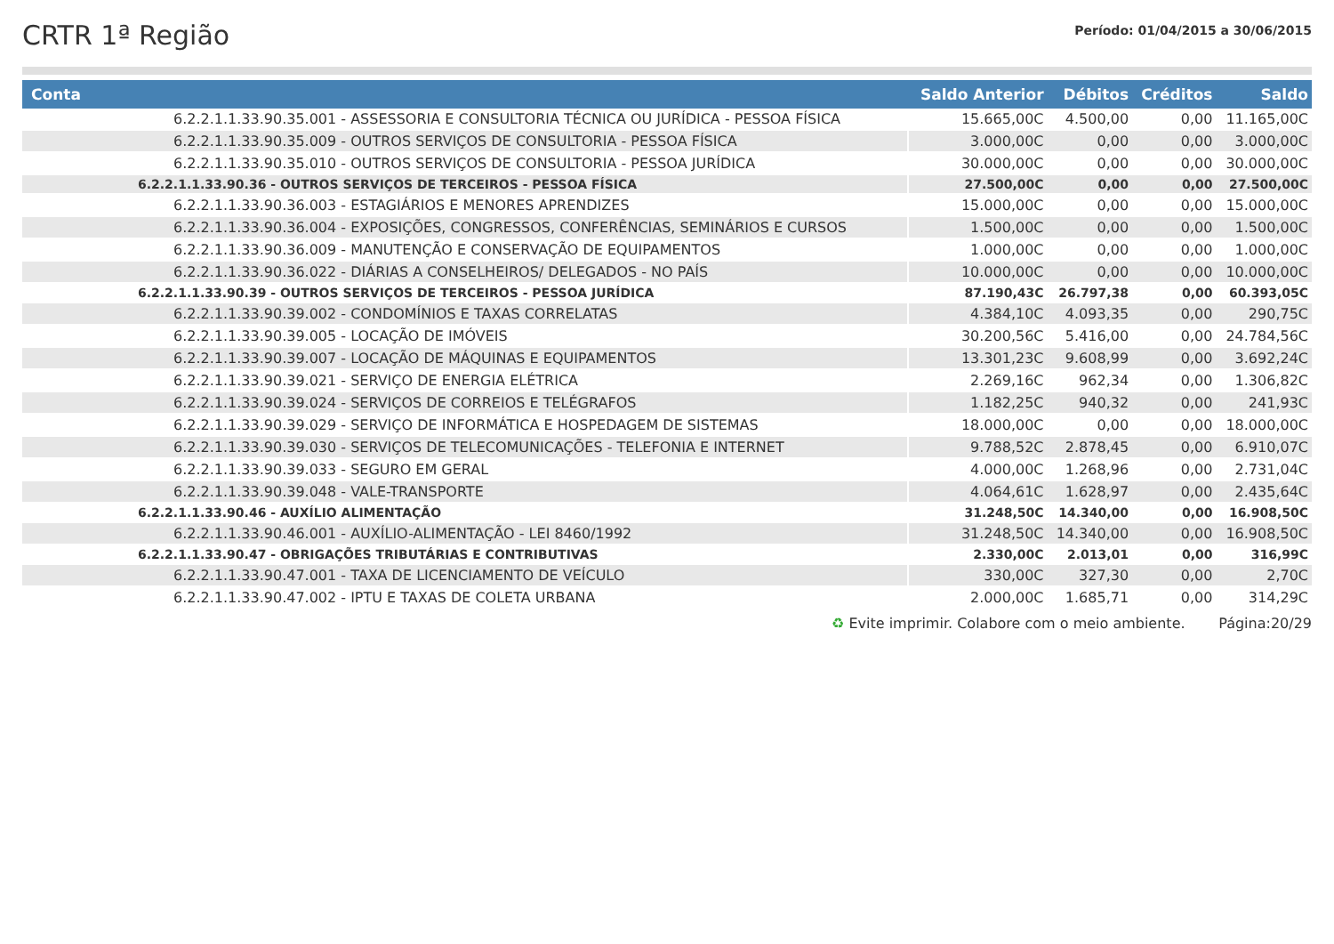CRTR 1ª Região
Período: 01/04/2015 a 30/06/2015
| Conta | Saldo Anterior | Débitos | Créditos | Saldo |
| --- | --- | --- | --- | --- |
| 6.2.2.1.1.33.90.35.001 - ASSESSORIA E CONSULTORIA TÉCNICA OU JURÍDICA - PESSOA FÍSICA | 15.665,00C | 4.500,00 | 0,00 | 11.165,00C |
| 6.2.2.1.1.33.90.35.009 - OUTROS SERVIÇOS DE CONSULTORIA - PESSOA FÍSICA | 3.000,00C | 0,00 | 0,00 | 3.000,00C |
| 6.2.2.1.1.33.90.35.010 - OUTROS SERVIÇOS DE CONSULTORIA - PESSOA JURÍDICA | 30.000,00C | 0,00 | 0,00 | 30.000,00C |
| 6.2.2.1.1.33.90.36 - OUTROS SERVIÇOS DE TERCEIROS - PESSOA FÍSICA | 27.500,00C | 0,00 | 0,00 | 27.500,00C |
| 6.2.2.1.1.33.90.36.003 - ESTAGIÁRIOS E MENORES APRENDIZES | 15.000,00C | 0,00 | 0,00 | 15.000,00C |
| 6.2.2.1.1.33.90.36.004 - EXPOSIÇÕES, CONGRESSOS, CONFERÊNCIAS, SEMINÁRIOS E CURSOS | 1.500,00C | 0,00 | 0,00 | 1.500,00C |
| 6.2.2.1.1.33.90.36.009 - MANUTENÇÃO E CONSERVAÇÃO DE EQUIPAMENTOS | 1.000,00C | 0,00 | 0,00 | 1.000,00C |
| 6.2.2.1.1.33.90.36.022 - DIÁRIAS A CONSELHEIROS/ DELEGADOS - NO PAÍS | 10.000,00C | 0,00 | 0,00 | 10.000,00C |
| 6.2.2.1.1.33.90.39 - OUTROS SERVIÇOS DE TERCEIROS - PESSOA JURÍDICA | 87.190,43C | 26.797,38 | 0,00 | 60.393,05C |
| 6.2.2.1.1.33.90.39.002 - CONDOMÍNIOS E TAXAS CORRELATAS | 4.384,10C | 4.093,35 | 0,00 | 290,75C |
| 6.2.2.1.1.33.90.39.005 - LOCAÇÃO DE IMÓVEIS | 30.200,56C | 5.416,00 | 0,00 | 24.784,56C |
| 6.2.2.1.1.33.90.39.007 - LOCAÇÃO DE MÁQUINAS E EQUIPAMENTOS | 13.301,23C | 9.608,99 | 0,00 | 3.692,24C |
| 6.2.2.1.1.33.90.39.021 - SERVIÇO DE ENERGIA ELÉTRICA | 2.269,16C | 962,34 | 0,00 | 1.306,82C |
| 6.2.2.1.1.33.90.39.024 - SERVIÇOS DE CORREIOS E TELÉGRAFOS | 1.182,25C | 940,32 | 0,00 | 241,93C |
| 6.2.2.1.1.33.90.39.029 - SERVIÇO DE INFORMÁTICA E HOSPEDAGEM DE SISTEMAS | 18.000,00C | 0,00 | 0,00 | 18.000,00C |
| 6.2.2.1.1.33.90.39.030 - SERVIÇOS DE TELECOMUNICAÇÕES - TELEFONIA E INTERNET | 9.788,52C | 2.878,45 | 0,00 | 6.910,07C |
| 6.2.2.1.1.33.90.39.033 - SEGURO EM GERAL | 4.000,00C | 1.268,96 | 0,00 | 2.731,04C |
| 6.2.2.1.1.33.90.39.048 - VALE-TRANSPORTE | 4.064,61C | 1.628,97 | 0,00 | 2.435,64C |
| 6.2.2.1.1.33.90.46 - AUXÍLIO ALIMENTAÇÃO | 31.248,50C | 14.340,00 | 0,00 | 16.908,50C |
| 6.2.2.1.1.33.90.46.001 - AUXÍLIO-ALIMENTAÇÃO - LEI 8460/1992 | 31.248,50C | 14.340,00 | 0,00 | 16.908,50C |
| 6.2.2.1.1.33.90.47 - OBRIGAÇÕES TRIBUTÁRIAS E CONTRIBUTIVAS | 2.330,00C | 2.013,01 | 0,00 | 316,99C |
| 6.2.2.1.1.33.90.47.001 - TAXA DE LICENCIAMENTO DE VEÍCULO | 330,00C | 327,30 | 0,00 | 2,70C |
| 6.2.2.1.1.33.90.47.002 - IPTU E TAXAS DE COLETA URBANA | 2.000,00C | 1.685,71 | 0,00 | 314,29C |
♻ Evite imprimir. Colabore com o meio ambiente. Página:20/29